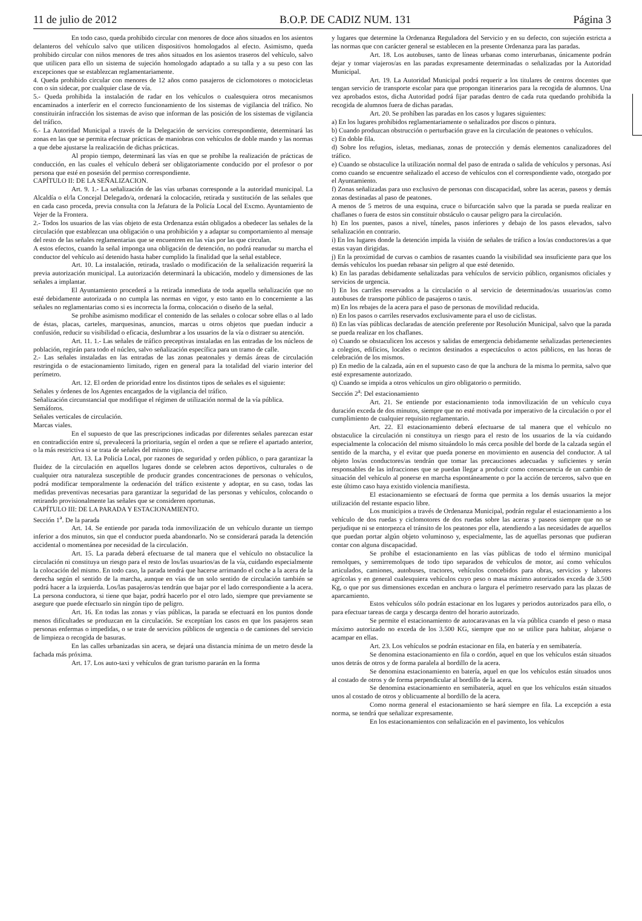11 de julio de 2012 B.O.P. DE CADIZ NUM. 131 Página 3
En todo caso, queda prohibido circular con menores de doce años situados en los asientos delanteros del vehículo salvo que utilicen dispositivos homologados al efecto. Asimismo, queda prohibido circular con niños menores de tres años situados en los asientos traseros del vehículo, salvo que utilicen para ello un sistema de sujeción homologado adaptado a su talla y a su peso con las excepciones que se establezcan reglamentariamente.
4. Queda prohibido circular con menores de 12 años como pasajeros de ciclomotores o motocicletas con o sin sidecar, por cualquier clase de vía.
5.- Queda prohibida la instalación de radar en los vehículos o cualesquiera otros mecanismos encaminados a interferir en el correcto funcionamiento de los sistemas de vigilancia del tráfico. No constituirán infracción los sistemas de aviso que informan de las posición de los sistemas de vigilancia del tráfico.
6.- La Autoridad Municipal a través de la Delegación de servicios correspondiente, determinará las zonas en las que se permita efectuar prácticas de maniobras con vehículos de doble mando y las normas a que debe ajustarse la realización de dichas prácticas.
Al propio tiempo, determinará las vías en que se prohíbe la realización de prácticas de conducción, en las cuales el vehículo deberá ser obligatoriamente conducido por el profesor o por persona que esté en posesión del permiso correspondiente.
CAPÍTULO II: DE LA SEÑALIZACION.
Art. 9. 1.- La señalización de las vías urbanas corresponde a la autoridad municipal. La Alcaldía o el/la Concejal Delegado/a, ordenará la colocación, retirada y sustitución de las señales que en cada caso proceda, previa consulta con la Jefatura de la Policía Local del Excmo. Ayuntamiento de Vejer de la Frontera.
2.- Todos los usuarios de las vías objeto de esta Ordenanza están obligados a obedecer las señales de la circulación que establezcan una obligación o una prohibición y a adaptar su comportamiento al mensaje del resto de las señales reglamentarias que se encuentren en las vías por las que circulan.
A estos efectos, cuando la señal imponga una obligación de detención, no podrá reanudar su marcha el conductor del vehículo así detenido hasta haber cumplido la finalidad que la señal establece.
Art. 10. La instalación, retirada, traslado o modificación de la señalización requerirá la previa autorización municipal. La autorización determinará la ubicación, modelo y dimensiones de las señales a implantar.
El Ayuntamiento procederá a la retirada inmediata de toda aquella señalización que no esté debidamente autorizada o no cumpla las normas en vigor, y esto tanto en lo concerniente a las señales no reglamentarias como si es incorrecta la forma, colocación o diseño de la señal.
Se prohíbe asimismo modificar el contenido de las señales o colocar sobre ellas o al lado de éstas, placas, carteles, marquesinas, anuncios, marcas u otros objetos que puedan inducir a confusión, reducir su visibilidad o eficacia, deslumbrar a los usuarios de la vía o distraer su atención.
Art. 11. 1.- Las señales de tráfico preceptivas instaladas en las entradas de los núcleos de población, regirán para todo el núcleo, salvo señalización específica para un tramo de calle.
2.- Las señales instaladas en las entradas de las zonas peatonales y demás áreas de circulación restringida o de estacionamiento limitado, rigen en general para la totalidad del viario interior del perímetro.
Art. 12. El orden de prioridad entre los distintos tipos de señales es el siguiente:
Señales y órdenes de los Agentes encargados de la vigilancia del tráfico.
Señalización circunstancial que modifique el régimen de utilización normal de la vía pública.
Semáforos.
Señales verticales de circulación.
Marcas viales.
En el supuesto de que las prescripciones indicadas por diferentes señales parezcan estar en contradicción entre sí, prevalecerá la prioritaria, según el orden a que se refiere el apartado anterior, o la más restrictiva si se trata de señales del mismo tipo.
Art. 13. La Policía Local, por razones de seguridad y orden público, o para garantizar la fluidez de la circulación en aquellos lugares donde se celebren actos deportivos, culturales o de cualquier otra naturaleza susceptible de producir grandes concentraciones de personas o vehículos, podrá modificar temporalmente la ordenación del tráfico existente y adoptar, en su caso, todas las medidas preventivas necesarias para garantizar la seguridad de las personas y vehículos, colocando o retirando provisionalmente las señales que se consideren oportunas.
CAPÍTULO III: DE LA PARADA Y ESTACIONAMIENTO.
Sección 1<sup>a</sup>. De la parada
Art. 14. Se entiende por parada toda inmovilización de un vehículo durante un tiempo inferior a dos minutos, sin que el conductor pueda abandonarlo. No se considerará parada la detención accidental o momentánea por necesidad de la circulación.
Art. 15. La parada deberá efectuarse de tal manera que el vehículo no obstaculice la circulación ni constituya un riesgo para el resto de los/las usuarios/as de la vía, cuidando especialmente la colocación del mismo. En todo caso, la parada tendrá que hacerse arrimando el coche a la acera de la derecha según el sentido de la marcha, aunque en vías de un solo sentido de circulación también se podrá hacer a la izquierda. Los/las pasajeros/as tendrán que bajar por el lado correspondiente a la acera. La persona conductora, si tiene que bajar, podrá hacerlo por el otro lado, siempre que previamente se asegure que puede efectuarlo sin ningún tipo de peligro.
Art. 16. En todas las zonas y vías públicas, la parada se efectuará en los puntos donde menos dificultades se produzcan en la circulación. Se exceptúan los casos en que los pasajeros sean personas enfermas o impedidas, o se trate de servicios públicos de urgencia o de camiones del servicio de limpieza o recogida de basuras.
En las calles urbanizadas sin acera, se dejará una distancia mínima de un metro desde la fachada más próxima.
Art. 17. Los auto-taxi y vehículos de gran turismo pararán en la forma
y lugares que determine la Ordenanza Reguladora del Servicio y en su defecto, con sujeción estricta a las normas que con carácter general se establecen en la presente Ordenanza para las paradas.
Art. 18. Los autobuses, tanto de líneas urbanas como interurbanas, únicamente podrán dejar y tomar viajeros/as en las paradas expresamente determinadas o señalizadas por la Autoridad Municipal.
Art. 19. La Autoridad Municipal podrá requerir a los titulares de centros docentes que tengan servicio de transporte escolar para que propongan itinerarios para la recogida de alumnos. Una vez aprobados estos, dicha Autoridad podrá fijar paradas dentro de cada ruta quedando prohibida la recogida de alumnos fuera de dichas paradas.
Art. 20. Se prohíben las paradas en los casos y lugares siguientes:
a) En los lugares prohibidos reglamentariamente o señalizados por discos o pintura.
b) Cuando produzcan obstrucción o perturbación grave en la circulación de peatones o vehículos.
c) En doble fila.
d) Sobre los refugios, isletas, medianas, zonas de protección y demás elementos canalizadores del tráfico.
e) Cuando se obstaculice la utilización normal del paso de entrada o salida de vehículos y personas. Así como cuando se encuentre señalizado el acceso de vehículos con el correspondiente vado, otorgado por el Ayuntamiento.
f) Zonas señalizadas para uso exclusivo de personas con discapacidad, sobre las aceras, paseos y demás zonas destinadas al paso de peatones.
A menos de 5 metros de una esquina, cruce o bifurcación salvo que la parada se pueda realizar en chaflanes o fuera de estos sin constituir obstáculo o causar peligro para la circulación.
h) En los puentes, pasos a nivel, túneles, pasos inferiores y debajo de los pasos elevados, salvo señalización en contrario.
i) En los lugares donde la detención impida la visión de señales de tráfico a los/as conductores/as a que estas vayan dirigidas.
j) En la proximidad de curvas o cambios de rasantes cuando la visibilidad sea insuficiente para que los demás vehículos los puedan rebasar sin peligro al que esté detenido.
k) En las paradas debidamente señalizadas para vehículos de servicio público, organismos oficiales y servicios de urgencia.
l) En los carriles reservados a la circulación o al servicio de determinados/as usuarios/as como autobuses de transporte público de pasajeros o taxis.
m) En los rebajes de la acera para el paso de personas de movilidad reducida.
n) En los pasos o carriles reservados exclusivamente para el uso de ciclistas.
ñ) En las vías públicas declaradas de atención preferente por Resolución Municipal, salvo que la parada se pueda realizar en los chaflanes.
o) Cuando se obstaculicen los accesos y salidas de emergencia debidamente señalizadas pertenecientes a colegios, edificios, locales o recintos destinados a espectáculos o actos públicos, en las horas de celebración de los mismos.
p) En medio de la calzada, aún en el supuesto caso de que la anchura de la misma lo permita, salvo que esté expresamente autorizado.
q) Cuando se impida a otros vehículos un giro obligatorio o permitido.
Sección 2<sup>a</sup>: Del estacionamiento
Art. 21. Se entiende por estacionamiento toda inmovilización de un vehículo cuya duración exceda de dos minutos, siempre que no esté motivada por imperativo de la circulación o por el cumplimiento de cualquier requisito reglamentario.
Art. 22. El estacionamiento deberá efectuarse de tal manera que el vehículo no obstaculice la circulación ni constituya un riesgo para el resto de los usuarios de la vía cuidando especialmente la colocación del mismo situándolo lo más cerca posible del borde de la calzada según el sentido de la marcha, y el evitar que pueda ponerse en movimiento en ausencia del conductor. A tal objeto los/as conductores/as tendrán que tomar las precauciones adecuadas y suficientes y serán responsables de las infracciones que se puedan llegar a producir como consecuencia de un cambio de situación del vehículo al ponerse en marcha espontáneamente o por la acción de terceros, salvo que en este último caso haya existido violencia manifiesta.
El estacionamiento se efectuará de forma que permita a los demás usuarios la mejor utilización del restante espacio libre.
Los municipios a través de Ordenanza Municipal, podrán regular el estacionamiento a los vehículo de dos ruedas y ciclomotores de dos ruedas sobre las aceras y paseos siempre que no se perjudique ni se entorpezca el tránsito de los peatones por ella, atendiendo a las necesidades de aquellos que puedan portar algún objeto voluminoso y, especialmente, las de aquellas personas que pudieran contar con alguna discapacidad.
Se prohíbe el estacionamiento en las vías públicas de todo el término municipal remolques, y semirremolques de todo tipo separados de vehículos de motor, así como vehículos articulados, camiones, autobuses, tractores, vehículos concebidos para obras, servicios y labores agrícolas y en general cualesquiera vehículos cuyo peso o masa máximo autorizados exceda de 3.500 Kg, o que por sus dimensiones excedan en anchura o largura el perímetro reservado para las plazas de aparcamiento.
Estos vehículos sólo podrán estacionar en los lugares y periodos autorizados para ello, o para efectuar tareas de carga y descarga dentro del horario autorizado.
Se permite el estacionamiento de autocaravanas en la vía pública cuando el peso o masa máximo autorizado no exceda de los 3.500 KG, siempre que no se utilice para habitar, alojarse o acampar en ellas.
Art. 23. Los vehículos se podrán estacionar en fila, en batería y en semibatería.
Se denomina estacionamiento en fila o cordón, aquel en que los vehículos están situados unos detrás de otros y de forma paralela al bordillo de la acera.
Se denomina estacionamiento en batería, aquel en que los vehículos están situados unos al costado de otros y de forma perpendicular al bordillo de la acera.
Se denomina estacionamiento en semibatería, aquel en que los vehículos están situados unos al costado de otros y oblicuamente al bordillo de la acera.
Como norma general el estacionamiento se hará siempre en fila. La excepción a esta norma, se tendrá que señalizar expresamente.
En los estacionamientos con señalización en el pavimento, los vehículos